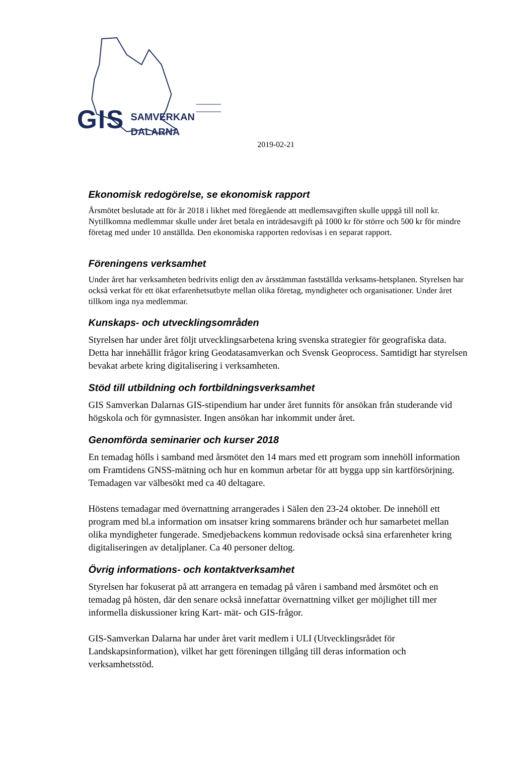GIS
SAMVERKAN
DALARNA
2019-02-21
Ekonomisk redogörelse, se ekonomisk rapport
Årsmötet beslutade att för år 2018 i likhet med föregående att medlemsavgiften skulle uppgå till noll kr. Nytillkomna medlemmar skulle under året betala en inträdesavgift på 1000 kr för större och 500 kr för mindre företag med under 10 anställda. Den ekonomiska rapporten redovisas i en separat rapport.
Föreningens verksamhet
Under året har verksamheten bedrivits enligt den av årsstämman fastställda verksams-hetsplanen. Styrelsen har också verkat för ett ökat erfarenhetsutbyte mellan olika företag, myndigheter och organisationer. Under året tillkom inga nya medlemmar.
Kunskaps- och utvecklingsområden
Styrelsen har under året följt utvecklingsarbetena kring svenska strategier för geografiska data. Detta har innehållit frågor kring Geodatasamverkan och Svensk Geoprocess. Samtidigt har styrelsen bevakat arbete kring digitalisering i verksamheten.
Stöd till utbildning och fortbildningsverksamhet
GIS Samverkan Dalarnas GIS-stipendium har under året funnits för ansökan från studerande vid högskola och för gymnasister. Ingen ansökan har inkommit under året.
Genomförda seminarier och kurser 2018
En temadag hölls i samband med årsmötet den 14 mars med ett program som innehöll information om Framtidens GNSS-mätning och hur en kommun arbetar för att bygga upp sin kartförsörjning. Temadagen var välbesökt med ca 40 deltagare.
Höstens temadagar med övernattning arrangerades i Sälen den 23-24 oktober. De innehöll ett program med bl.a information om insatser kring sommarens bränder och hur samarbetet mellan olika myndigheter fungerade. Smedjebackens kommun redovisade också sina erfarenheter kring digitaliseringen av detaljplaner. Ca 40 personer deltog.
Övrig informations- och kontaktverksamhet
Styrelsen har fokuserat på att arrangera en temadag på våren i samband med årsmötet och en temadag på hösten, där den senare också innefattar övernattning vilket ger möjlighet till mer informella diskussioner kring Kart- mät- och GIS-frågor.
GIS-Samverkan Dalarna har under året varit medlem i ULI (Utvecklingsrådet för Landskapsinformation), vilket har gett föreningen tillgång till deras information och verksamhetsstöd.